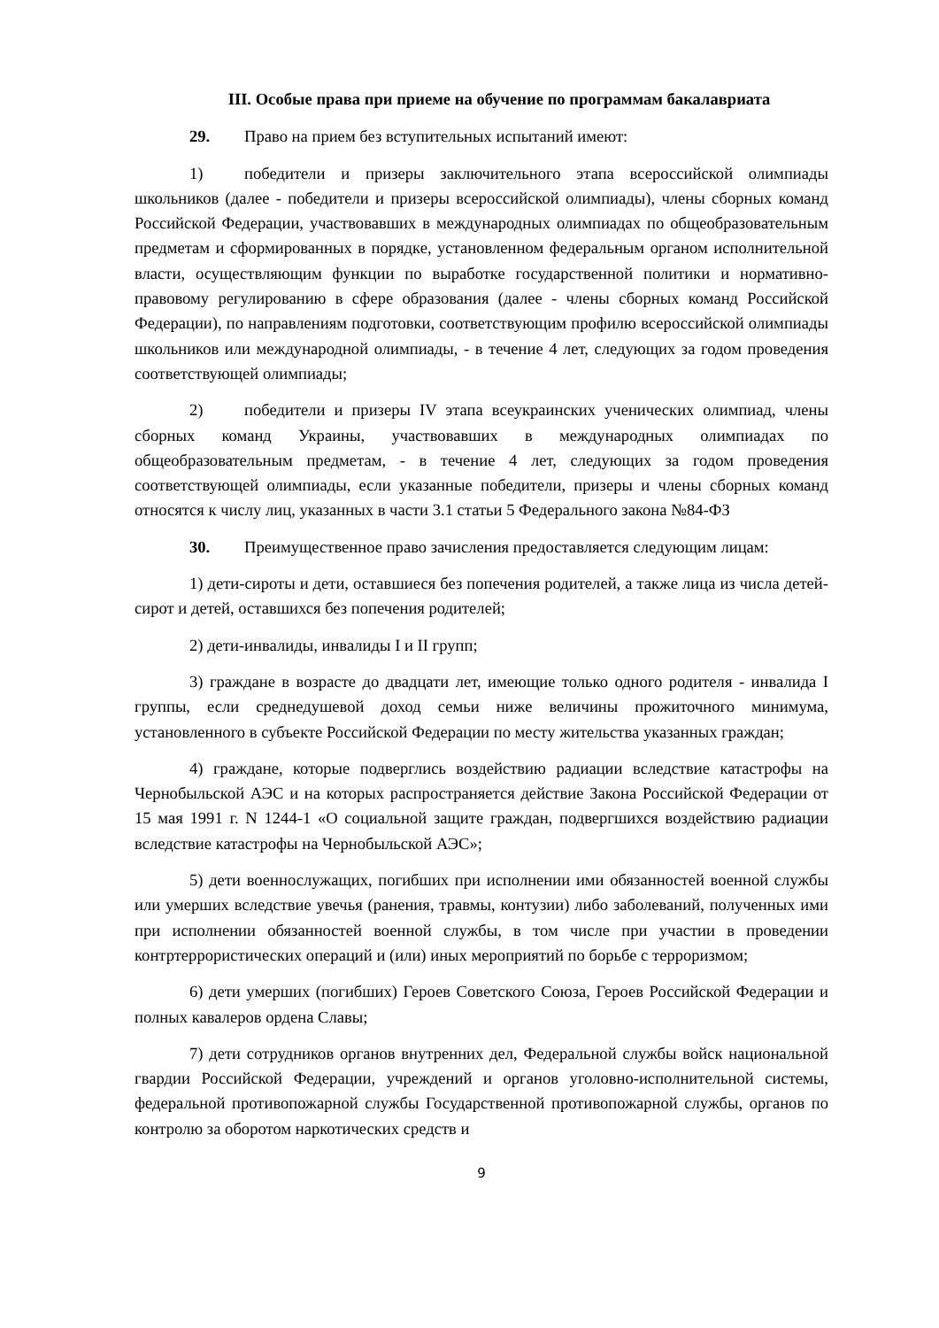III. Особые права при приеме на обучение по программам бакалавриата
29. Право на прием без вступительных испытаний имеют:
1) победители и призеры заключительного этапа всероссийской олимпиады школьников (далее - победители и призеры всероссийской олимпиады), члены сборных команд Российской Федерации, участвовавших в международных олимпиадах по общеобразовательным предметам и сформированных в порядке, установленном федеральным органом исполнительной власти, осуществляющим функции по выработке государственной политики и нормативно-правовому регулированию в сфере образования (далее - члены сборных команд Российской Федерации), по направлениям подготовки, соответствующим профилю всероссийской олимпиады школьников или международной олимпиады, - в течение 4 лет, следующих за годом проведения соответствующей олимпиады;
2) победители и призеры IV этапа всеукраинских ученических олимпиад, члены сборных команд Украины, участвовавших в международных олимпиадах по общеобразовательным предметам, - в течение 4 лет, следующих за годом проведения соответствующей олимпиады, если указанные победители, призеры и члены сборных команд относятся к числу лиц, указанных в части 3.1 статьи 5 Федерального закона №84-ФЗ
30. Преимущественное право зачисления предоставляется следующим лицам:
1) дети-сироты и дети, оставшиеся без попечения родителей, а также лица из числа детей-сирот и детей, оставшихся без попечения родителей;
2) дети-инвалиды, инвалиды I и II групп;
3) граждане в возрасте до двадцати лет, имеющие только одного родителя - инвалида I группы, если среднедушевой доход семьи ниже величины прожиточного минимума, установленного в субъекте Российской Федерации по месту жительства указанных граждан;
4) граждане, которые подверглись воздействию радиации вследствие катастрофы на Чернобыльской АЭС и на которых распространяется действие Закона Российской Федерации от 15 мая 1991 г. N 1244-1 «О социальной защите граждан, подвергшихся воздействию радиации вследствие катастрофы на Чернобыльской АЭС»;
5) дети военнослужащих, погибших при исполнении ими обязанностей военной службы или умерших вследствие увечья (ранения, травмы, контузии) либо заболеваний, полученных ими при исполнении обязанностей военной службы, в том числе при участии в проведении контртеррористических операций и (или) иных мероприятий по борьбе с терроризмом;
6) дети умерших (погибших) Героев Советского Союза, Героев Российской Федерации и полных кавалеров ордена Славы;
7) дети сотрудников органов внутренних дел, Федеральной службы войск национальной гвардии Российской Федерации, учреждений и органов уголовно-исполнительной системы, федеральной противопожарной службы Государственной противопожарной службы, органов по контролю за оборотом наркотических средств и
9